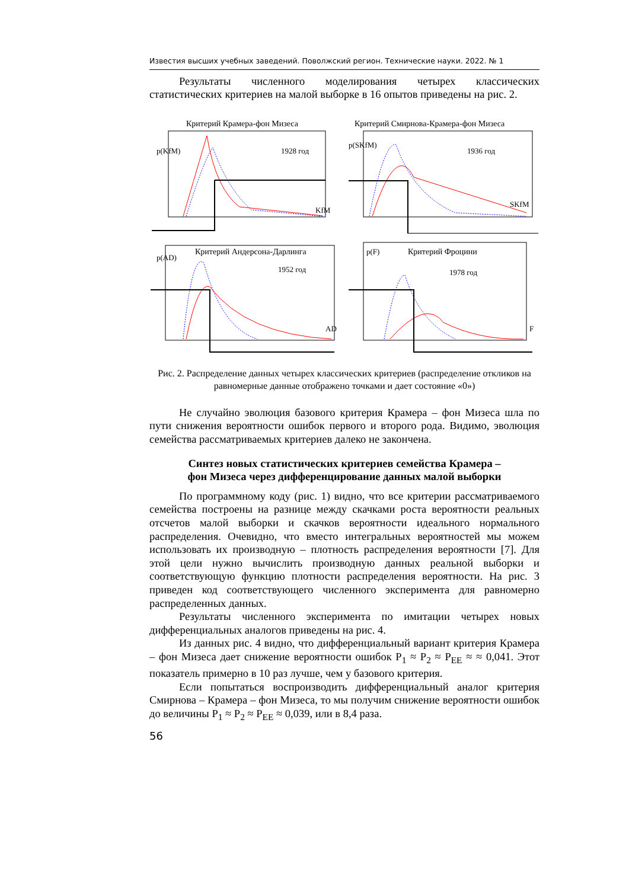Известия высших учебных заведений. Поволжский регион. Технические науки. 2022. № 1
Результаты численного моделирования четырех классических статистических критериев на малой выборке в 16 опытов приведены на рис. 2.
Критерий Крамера-фон Мизеса
p(KfM)
1928 год
KfM
Критерий Смирнова-Крамера-фон Мизеса
p(SKfM)
1936 год
SKfM
Критерий Андерсона-Дарлинга
p(AD)
1952 год
AD
Критерий Фроцини
p(F)
1978 год
F
Рис. 2. Распределение данных четырех классических критериев (распределение откликов на равномерные данные отображено точками и дает состояние «0»)
Не случайно эволюция базового критерия Крамера – фон Мизеса шла по пути снижения вероятности ошибок первого и второго рода. Видимо, эволюция семейства рассматриваемых критериев далеко не закончена.
Синтез новых статистических критериев семейства Крамера –
фон Мизеса через дифференцирование данных малой выборки
По программному коду (рис. 1) видно, что все критерии рассматриваемого семейства построены на разнице между скачками роста вероятности реальных отсчетов малой выборки и скачков вероятности идеального нормального распределения. Очевидно, что вместо интегральных вероятностей мы можем использовать их производную – плотность распределения вероятности [7]. Для этой цели нужно вычислить производную данных реальной выборки и соответствующую функцию плотности распределения вероятности. На рис. 3 приведен код соответствующего численного эксперимента для равномерно распределенных данных.
Результаты численного эксперимента по имитации четырех новых дифференциальных аналогов приведены на рис. 4.
Из данных рис. 4 видно, что дифференциальный вариант критерия Крамера – фон Мизеса дает снижение вероятности ошибок P<sub>1</sub> ≈ P<sub>2</sub> ≈ P<sub>EE</sub> ≈ ≈ 0,041. Этот показатель примерно в 10 раз лучше, чем у базового критерия.
Если попытаться воспроизводить дифференциальный аналог критерия Смирнова – Крамера – фон Мизеса, то мы получим снижение вероятности ошибок до величины P<sub>1</sub> ≈ P<sub>2</sub> ≈ P<sub>EE</sub> ≈ 0,039, или в 8,4 раза.
56